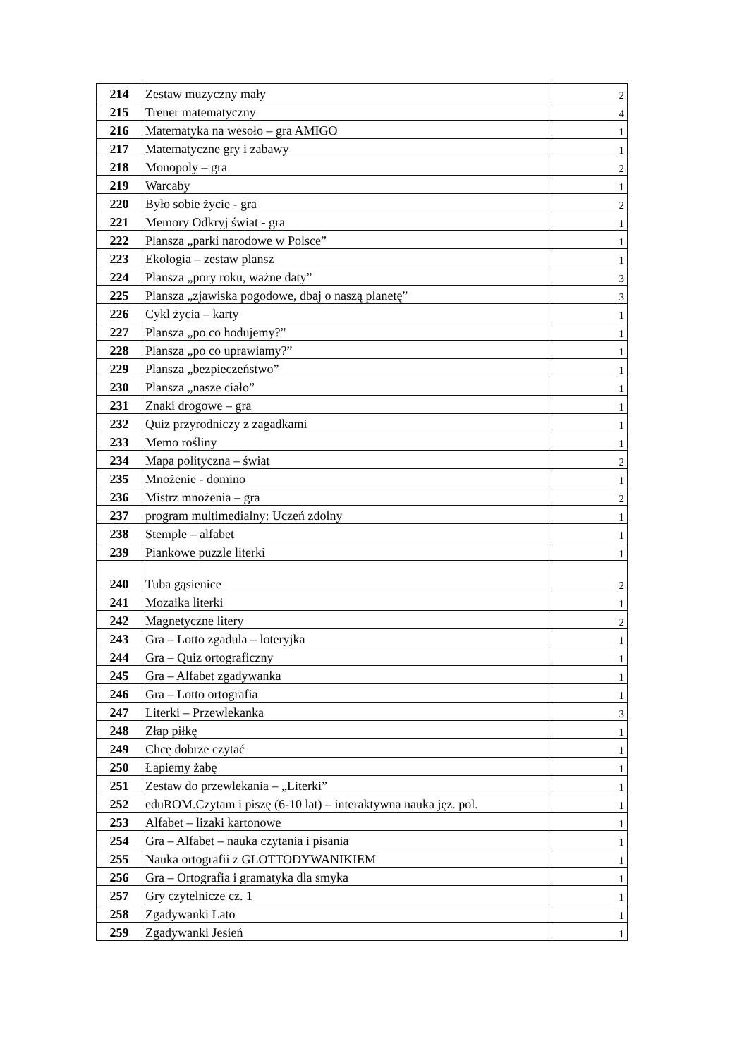| 214 | Zestaw muzyczny mały | 2 |
| 215 | Trener matematyczny | 4 |
| 216 | Matematyka na wesoło – gra AMIGO | 1 |
| 217 | Matematyczne gry i zabawy | 1 |
| 218 | Monopoly – gra | 2 |
| 219 | Warcaby | 1 |
| 220 | Było sobie życie - gra | 2 |
| 221 | Memory Odkryj świat - gra | 1 |
| 222 | Plansza „parki narodowe w Polsce” | 1 |
| 223 | Ekologia – zestaw plansz | 1 |
| 224 | Plansza „pory roku, ważne daty” | 3 |
| 225 | Plansza „zjawiska pogodowe, dbaj o naszą planetę” | 3 |
| 226 | Cykl życia – karty | 1 |
| 227 | Plansza „po co hodujemy?” | 1 |
| 228 | Plansza „po co uprawiamy?” | 1 |
| 229 | Plansza „bezpieczeństwo” | 1 |
| 230 | Plansza „nasze ciało” | 1 |
| 231 | Znaki drogowe – gra | 1 |
| 232 | Quiz przyrodniczy z zagadkami | 1 |
| 233 | Memo rośliny | 1 |
| 234 | Mapa polityczna – świat | 2 |
| 235 | Mnożenie - domino | 1 |
| 236 | Mistrz mnożenia – gra | 2 |
| 237 | program multimedialny: Uczeń zdolny | 1 |
| 238 | Stemple – alfabet | 1 |
| 239 | Piankowe puzzle literki | 1 |
| 240 | Tuba gąsienice | 2 |
| 241 | Mozaika literki | 1 |
| 242 | Magnetyczne litery | 2 |
| 243 | Gra – Lotto zgadula – loteryjka | 1 |
| 244 | Gra – Quiz ortograficzny | 1 |
| 245 | Gra – Alfabet zgadywanka | 1 |
| 246 | Gra – Lotto ortografia | 1 |
| 247 | Literki – Przewlekanka | 3 |
| 248 | Złap piłkę | 1 |
| 249 | Chcę dobrze czytać | 1 |
| 250 | Łapiemy żabę | 1 |
| 251 | Zestaw do przewlekania – „Literki” | 1 |
| 252 | eduROM.Czytam i piszę (6-10 lat) – interaktywna nauka jęz. pol. | 1 |
| 253 | Alfabet – lizaki kartonowe | 1 |
| 254 | Gra – Alfabet – nauka czytania i pisania | 1 |
| 255 | Nauka ortografii z GLOTTODYWANIKIEM | 1 |
| 256 | Gra – Ortografia i gramatyka dla smyka | 1 |
| 257 | Gry czytelnicze cz. 1 | 1 |
| 258 | Zgadywanki Lato | 1 |
| 259 | Zgadywanki Jesień | 1 |